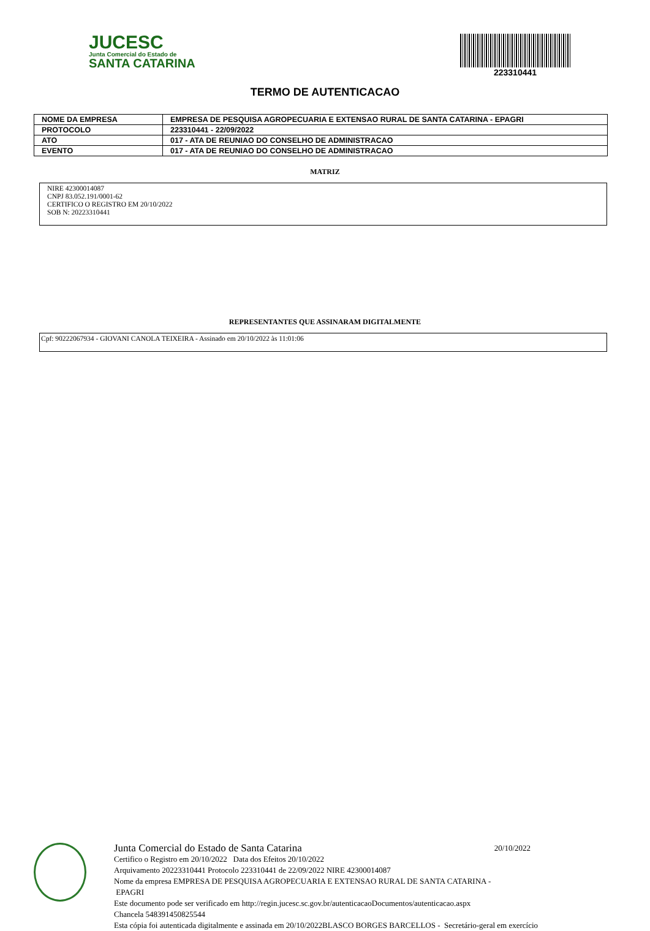JUCESC
Junta Comercial do Estado de
SANTA CATARINA
223310441
TERMO DE AUTENTICACAO
| NOME DA EMPRESA | EMPRESA DE PESQUISA AGROPECUARIA E EXTENSAO RURAL DE SANTA CATARINA - EPAGRI |
| PROTOCOLO | 223310441 - 22/09/2022 |
| ATO | 017 - ATA DE REUNIAO DO CONSELHO DE ADMINISTRACAO |
| EVENTO | 017 - ATA DE REUNIAO DO CONSELHO DE ADMINISTRACAO |
MATRIZ
NIRE 42300014087
CNPJ 83.052.191/0001-62
CERTIFICO O REGISTRO EM 20/10/2022
SOB N: 20223310441
REPRESENTANTES QUE ASSINARAM DIGITALMENTE
Cpf: 90222067934 - GIOVANI CANOLA TEIXEIRA - Assinado em 20/10/2022 às 11:01:06
Junta Comercial do Estado de Santa Catarina 20/10/2022
Certifico o Registro em 20/10/2022 Data dos Efeitos 20/10/2022
Arquivamento 20223310441 Protocolo 223310441 de 22/09/2022 NIRE 42300014087
Nome da empresa EMPRESA DE PESQUISA AGROPECUARIA E EXTENSAO RURAL DE SANTA CATARINA -
EPAGRI
Este documento pode ser verificado em http://regin.jucesc.sc.gov.br/autenticacaoDocumentos/autenticacao.aspx
Chancela 548391450825544
Esta cópia foi autenticada digitalmente e assinada em 20/10/2022BLASCO BORGES BARCELLOS - Secretário-geral em exercício